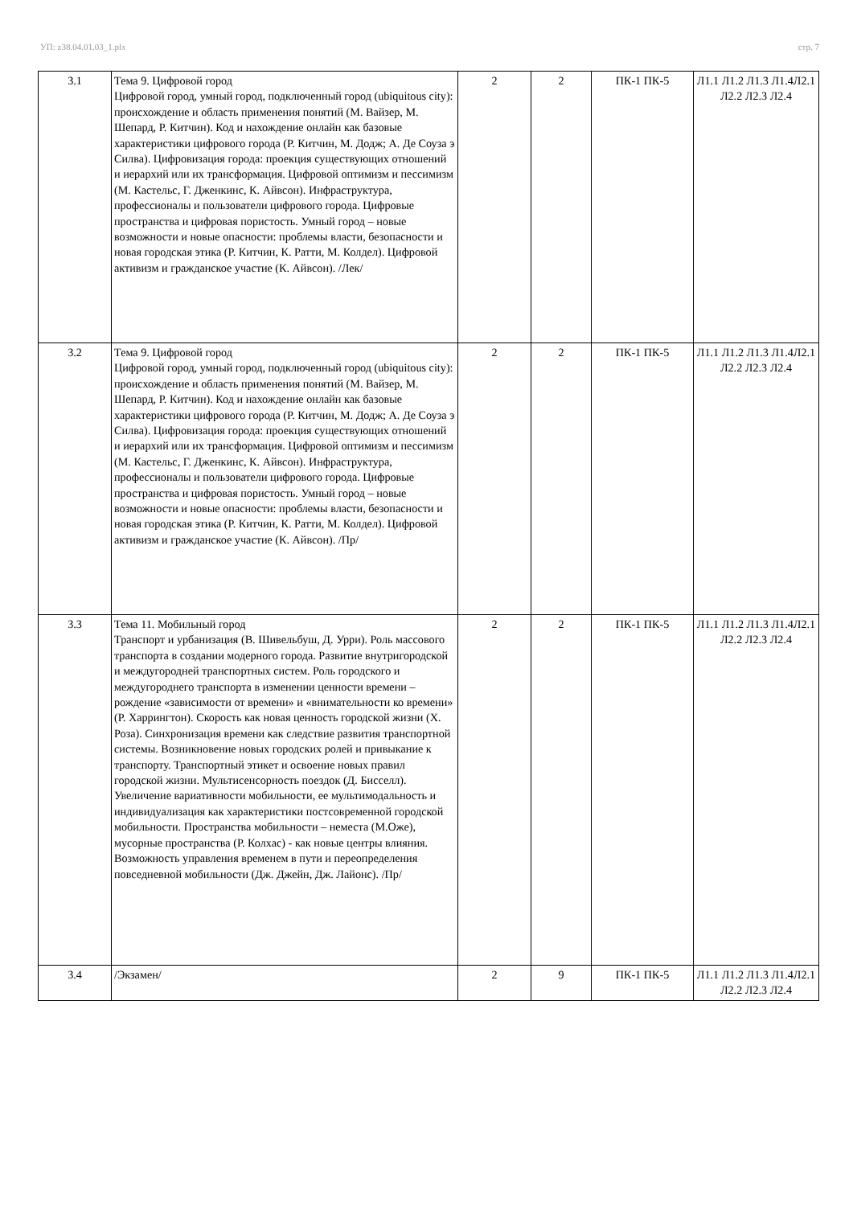УП: z38.04.01.03_1.plx стр. 7
| 3.1 | Тема 9. Цифровой город Цифровой город, умный город, подключенный город (ubiquitous city): происхождение и область применения понятий (М. Вайзер, М. Шепард, Р. Китчин). Код и нахождение онлайн как базовые характеристики цифрового города (Р. Китчин, М. Додж; А. Де Соуза э Силва). Цифровизация города: проекция существующих отношений и иерархий или их трансформация. Цифровой оптимизм и пессимизм (М. Кастельс, Г. Дженкинс, К. Айвсон). Инфраструктура, профессионалы и пользователи цифрового города. Цифровые пространства и цифровая пористость. Умный город – новые возможности и новые опасности: проблемы власти, безопасности и новая городская этика (Р. Китчин, К. Ратти, М. Колдел). Цифровой активизм и гражданское участие (К. Айвсон). /Лек/ | 2 | 2 | ПК-1 ПК-5 | Л1.1 Л1.2 Л1.3 Л1.4Л2.1 Л2.2 Л2.3 Л2.4 |
| 3.2 | Тема 9. Цифровой город Цифровой город, умный город, подключенный город (ubiquitous city): происхождение и область применения понятий (М. Вайзер, М. Шепард, Р. Китчин). Код и нахождение онлайн как базовые характеристики цифрового города (Р. Китчин, М. Додж; А. Де Соуза э Силва). Цифровизация города: проекция существующих отношений и иерархий или их трансформация. Цифровой оптимизм и пессимизм (М. Кастельс, Г. Дженкинс, К. Айвсон). Инфраструктура, профессионалы и пользователи цифрового города. Цифровые пространства и цифровая пористость. Умный город – новые возможности и новые опасности: проблемы власти, безопасности и новая городская этика (Р. Китчин, К. Ратти, М. Колдел). Цифровой активизм и гражданское участие (К. Айвсон). /Пр/ | 2 | 2 | ПК-1 ПК-5 | Л1.1 Л1.2 Л1.3 Л1.4Л2.1 Л2.2 Л2.3 Л2.4 |
| 3.3 | Тема 11. Мобильный город Транспорт и урбанизация (В. Шивельбуш, Д. Урри). Роль массового транспорта в создании модерного города. Развитие внутригородской и междугородней транспортных систем. Роль городского и междугороднего транспорта в изменении ценности времени – рождение «зависимости от времени» и «внимательности ко времени» (Р. Харрингтон). Скорость как новая ценность городской жизни (Х. Роза). Синхронизация времени как следствие развития транспортной системы. Возникновение новых городских ролей и привыкание к транспорту. Транспортный этикет и освоение новых правил городской жизни. Мультисенсорность поездок (Д. Бисселл). Увеличение вариативности мобильности, ее мультимодальность и индивидуализация как характеристики постсовременной городской мобильности. Пространства мобильности – неместа (М.Оже), мусорные пространства (Р. Колхас) - как новые центры влияния. Возможность управления временем в пути и переопределения повседневной мобильности (Дж. Джейн, Дж. Лайонс). /Пр/ | 2 | 2 | ПК-1 ПК-5 | Л1.1 Л1.2 Л1.3 Л1.4Л2.1 Л2.2 Л2.3 Л2.4 |
| 3.4 | /Экзамен/ | 2 | 9 | ПК-1 ПК-5 | Л1.1 Л1.2 Л1.3 Л1.4Л2.1 Л2.2 Л2.3 Л2.4 |